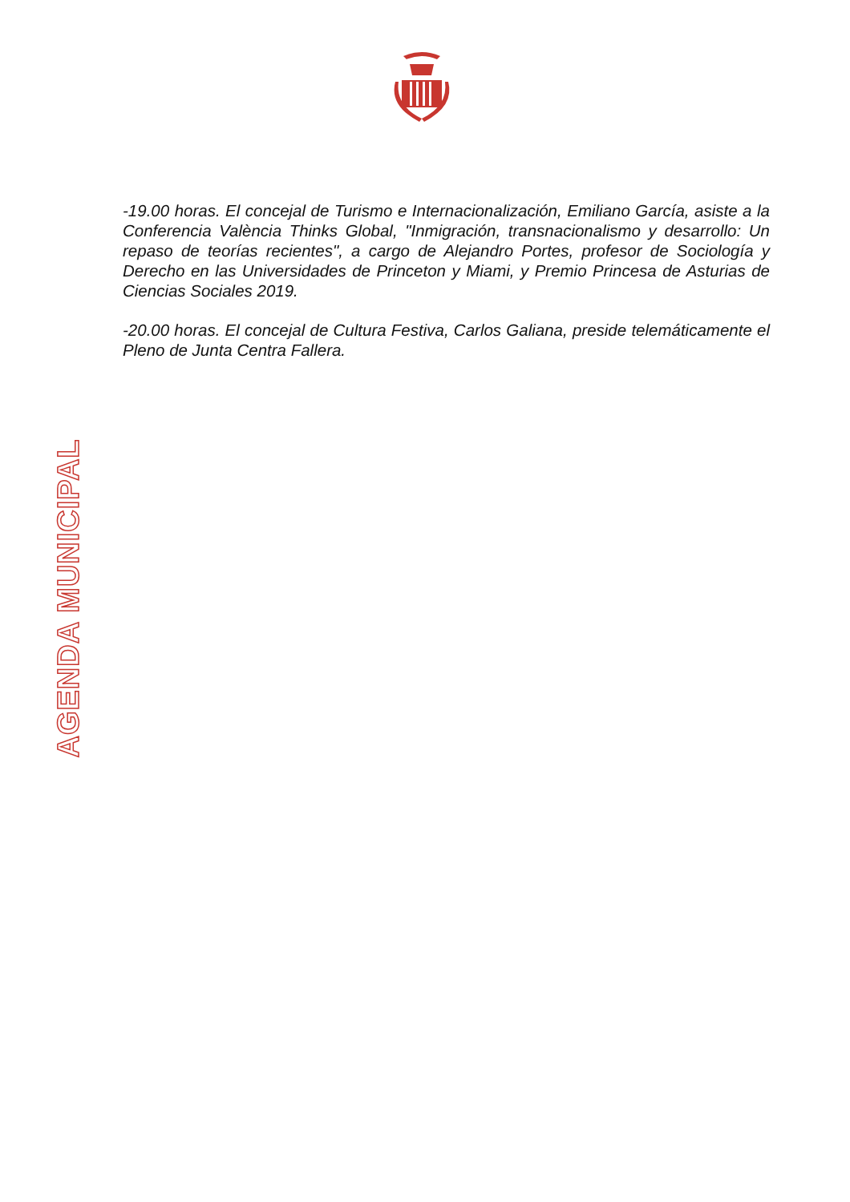AGENDA MUNICIPAL
-19.00 horas. El concejal de Turismo e Internacionalización, Emiliano García, asiste a la Conferencia València Thinks Global, "Inmigración, transnacionalismo y desarrollo: Un repaso de teorías recientes", a cargo de Alejandro Portes, profesor de Sociología y Derecho en las Universidades de Princeton y Miami, y Premio Princesa de Asturias de Ciencias Sociales 2019.
-20.00 horas. El concejal de Cultura Festiva, Carlos Galiana, preside telemáticamente el Pleno de Junta Centra Fallera.